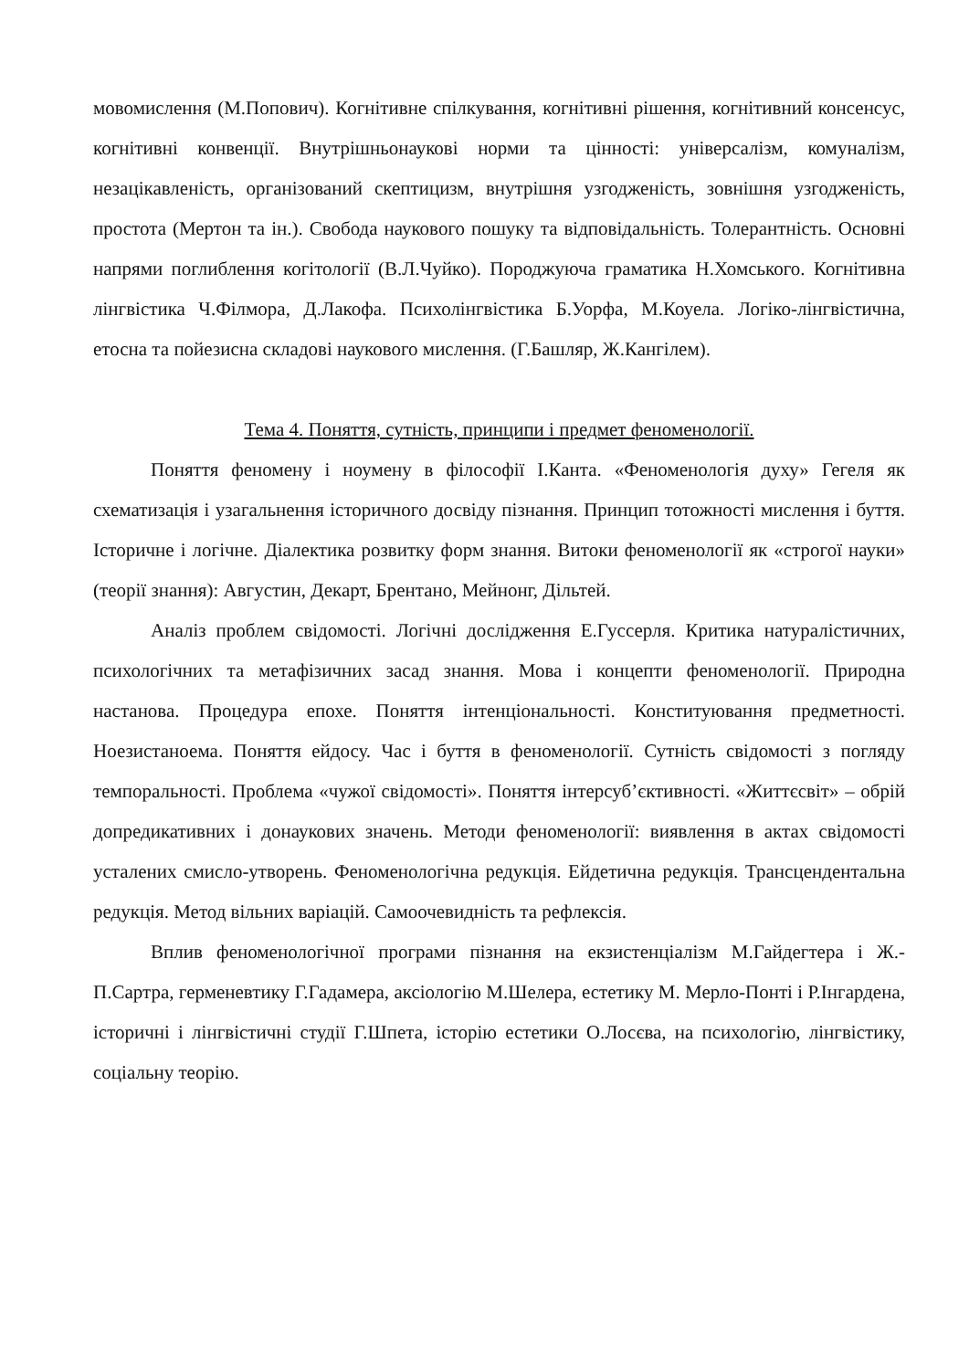мовомислення (М.Попович). Когнітивне спілкування, когнітивні рішення, когнітивний консенсус, когнітивні конвенції. Внутрішньонаукові норми та цінності: універсалізм, комуналізм, незацікавленість, організований скептицизм, внутрішня узгодженість, зовнішня узгодженість, простота (Мертон та ін.). Свобода наукового пошуку та відповідальність. Толерантність. Основні напрями поглиблення когітології (В.Л.Чуйко). Породжуюча граматика Н.Хомського. Когнітивна лінгвістика Ч.Філмора, Д.Лакофа. Психолінгвістика Б.Уорфа, М.Коуела. Логіко-лінгвістична, етосна та пойезисна складові наукового мислення. (Г.Башляр, Ж.Кангілем).
Тема 4. Поняття, сутність, принципи і предмет феноменології.
Поняття феномену і ноумену в філософії І.Канта. «Феноменологія духу» Гегеля як схематизація і узагальнення історичного досвіду пізнання. Принцип тотожності мислення і буття. Історичне і логічне. Діалектика розвитку форм знання. Витоки феноменології як «строгої науки» (теорії знання): Августин, Декарт, Брентано, Мейнонг, Дільтей.
Аналіз проблем свідомості. Логічні дослідження Е.Гуссерля. Критика натуралістичних, психологічних та метафізичних засад знання. Мова і концепти феноменології. Природна настанова. Процедура епохе. Поняття інтенціональності. Конституювання предметності. Ноезистаноема. Поняття ейдосу. Час і буття в феноменології. Сутність свідомості з погляду темпоральності. Проблема «чужої свідомості». Поняття інтерсуб’єктивності. «Життєсвіт» – обрій допредикативних і донаукових значень. Методи феноменології: виявлення в актах свідомості усталених смисло-утворень. Феноменологічна редукція. Ейдетична редукція. Трансцендентальна редукція. Метод вільних варіацій. Самоочевидність та рефлексія.
Вплив феноменологічної програми пізнання на екзистенціалізм М.Гайдегтера і Ж.-П.Сартра, герменевтику Г.Гадамера, аксіологію М.Шелера, естетику М. Мерло-Понті і Р.Інгардена, історичні і лінгвістичні студії Г.Шпета, історію естетики О.Лосєва, на психологію, лінгвістику, соціальну теорію.